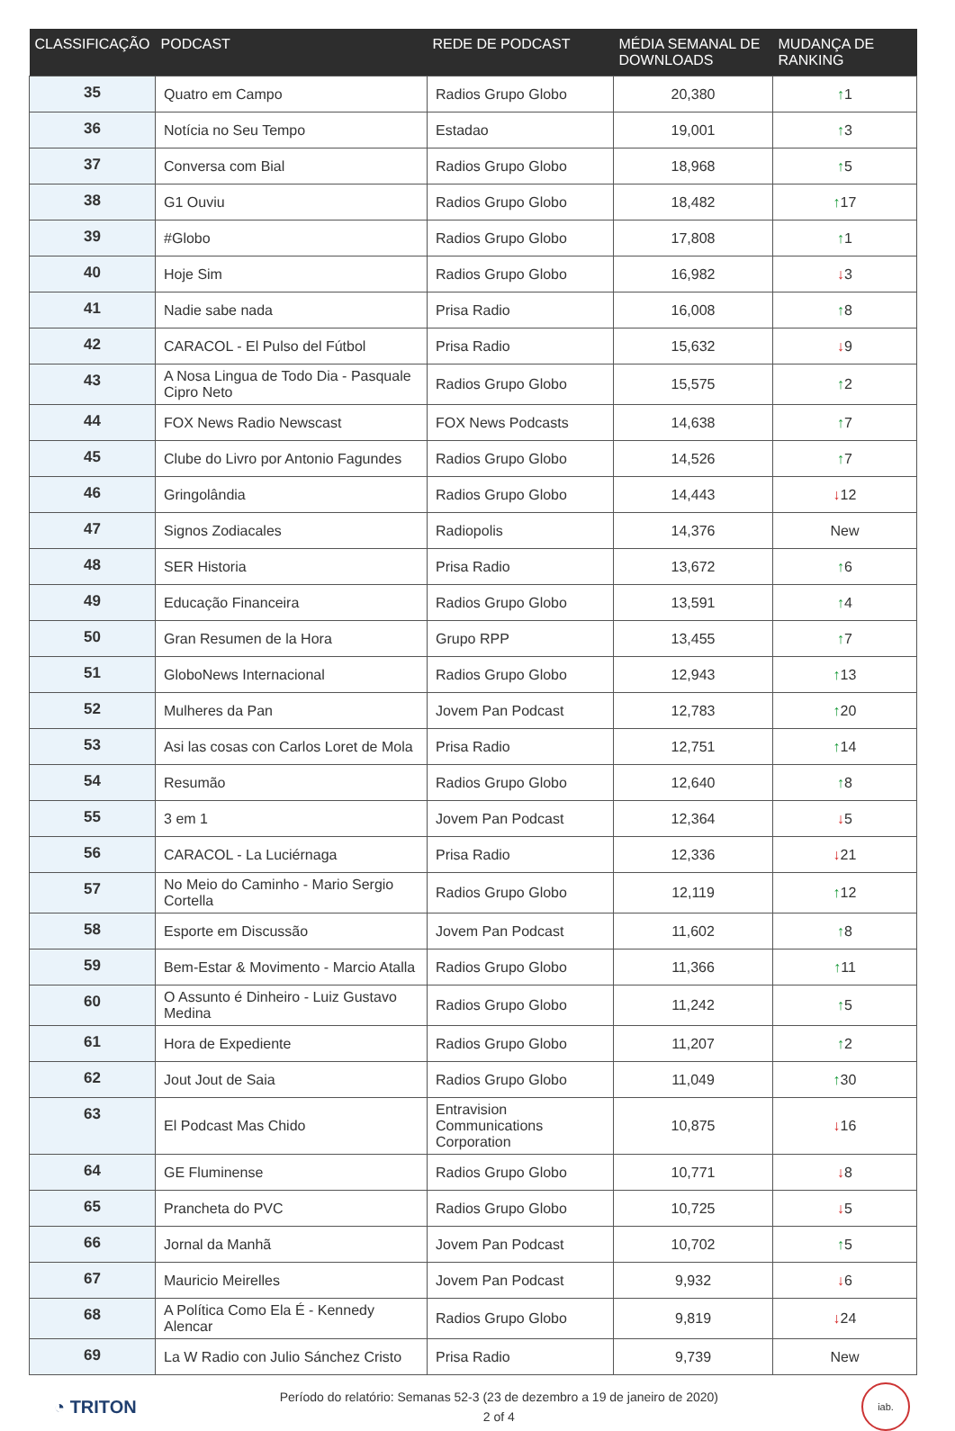| CLASSIFICAÇÃO | PODCAST | REDE DE PODCAST | MÉDIA SEMANAL DE DOWNLOADS | MUDANÇA DE RANKING |
| --- | --- | --- | --- | --- |
| 35 | Quatro em Campo | Radios Grupo Globo | 20,380 | ↑ 1 |
| 36 | Notícia no Seu Tempo | Estadao | 19,001 | ↑ 3 |
| 37 | Conversa com Bial | Radios Grupo Globo | 18,968 | ↑ 5 |
| 38 | G1 Ouviu | Radios Grupo Globo | 18,482 | ↑ 17 |
| 39 | #Globo | Radios Grupo Globo | 17,808 | ↑ 1 |
| 40 | Hoje Sim | Radios Grupo Globo | 16,982 | ↓ 3 |
| 41 | Nadie sabe nada | Prisa Radio | 16,008 | ↑ 8 |
| 42 | CARACOL - El Pulso del Fútbol | Prisa Radio | 15,632 | ↓ 9 |
| 43 | A Nosa Lingua de Todo Dia - Pasquale Cipro Neto | Radios Grupo Globo | 15,575 | ↑ 2 |
| 44 | FOX News Radio Newscast | FOX News Podcasts | 14,638 | ↑ 7 |
| 45 | Clube do Livro por Antonio Fagundes | Radios Grupo Globo | 14,526 | ↑ 7 |
| 46 | Gringolândia | Radios Grupo Globo | 14,443 | ↓ 12 |
| 47 | Signos Zodiacales | Radiopolis | 14,376 | New |
| 48 | SER Historia | Prisa Radio | 13,672 | ↑ 6 |
| 49 | Educação Financeira | Radios Grupo Globo | 13,591 | ↑ 4 |
| 50 | Gran Resumen de la Hora | Grupo RPP | 13,455 | ↑ 7 |
| 51 | GloboNews Internacional | Radios Grupo Globo | 12,943 | ↑ 13 |
| 52 | Mulheres da Pan | Jovem Pan Podcast | 12,783 | ↑ 20 |
| 53 | Asi las cosas con Carlos Loret de Mola | Prisa Radio | 12,751 | ↑ 14 |
| 54 | Resumão | Radios Grupo Globo | 12,640 | ↑ 8 |
| 55 | 3 em 1 | Jovem Pan Podcast | 12,364 | ↓ 5 |
| 56 | CARACOL - La Luciérnaga | Prisa Radio | 12,336 | ↓ 21 |
| 57 | No Meio do Caminho - Mario Sergio Cortella | Radios Grupo Globo | 12,119 | ↑ 12 |
| 58 | Esporte em Discussão | Jovem Pan Podcast | 11,602 | ↑ 8 |
| 59 | Bem-Estar & Movimento - Marcio Atalla | Radios Grupo Globo | 11,366 | ↑ 11 |
| 60 | O Assunto é Dinheiro - Luiz Gustavo Medina | Radios Grupo Globo | 11,242 | ↑ 5 |
| 61 | Hora de Expediente | Radios Grupo Globo | 11,207 | ↑ 2 |
| 62 | Jout Jout de Saia | Radios Grupo Globo | 11,049 | ↑ 30 |
| 63 | El Podcast Mas Chido | Entravision Communications Corporation | 10,875 | ↓ 16 |
| 64 | GE Fluminense | Radios Grupo Globo | 10,771 | ↓ 8 |
| 65 | Prancheta do PVC | Radios Grupo Globo | 10,725 | ↓ 5 |
| 66 | Jornal da Manhã | Jovem Pan Podcast | 10,702 | ↑ 5 |
| 67 | Mauricio Meirelles | Jovem Pan Podcast | 9,932 | ↓ 6 |
| 68 | A Política Como Ela É - Kennedy Alencar | Radios Grupo Globo | 9,819 | ↓ 24 |
| 69 | La W Radio con Julio Sánchez Cristo | Prisa Radio | 9,739 | New |
◔ TRITON
Período do relatório: Semanas 52-3 (23 de dezembro a 19 de janeiro de 2020)
2 of 4
iab.